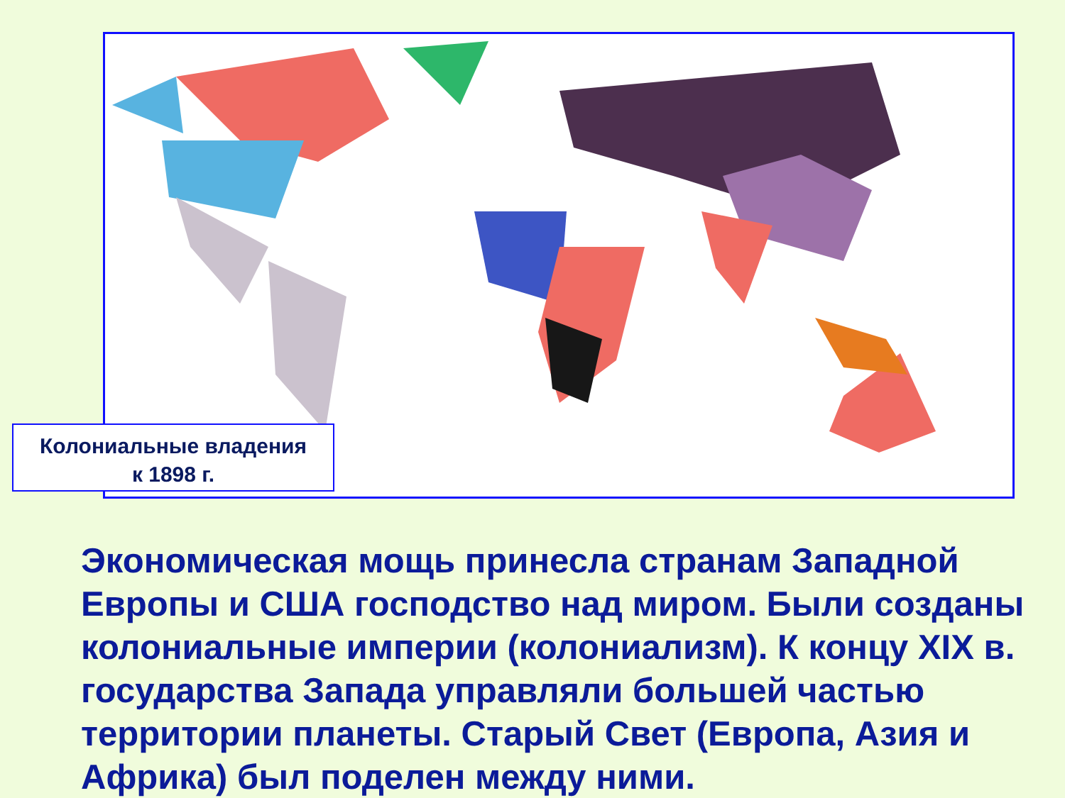Колониальные владения
к 1898 г.
Экономическая мощь принесла странам Западной Европы и США господство над миром. Были созданы колониальные империи (колониализм). К концу XIX в. государства Запада управляли большей частью территории планеты. Старый Свет (Европа, Азия и Африка) был поделен между ними.